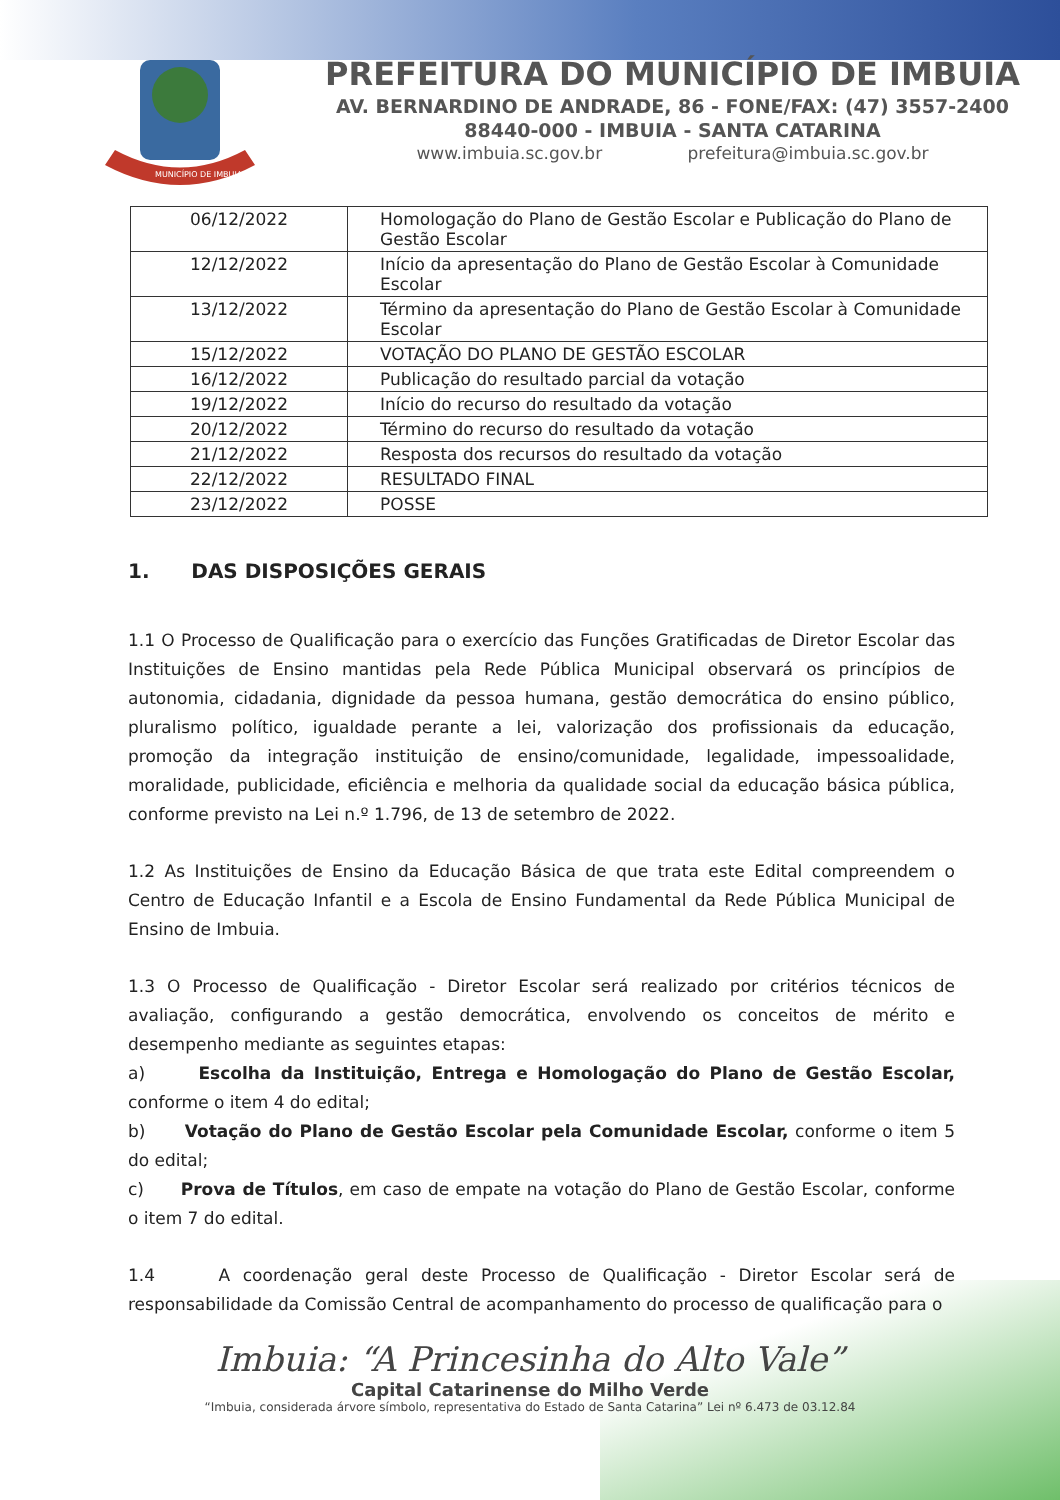MUNICÍPIO DE IMBUIA
PREFEITURA DO MUNICÍPIO DE IMBUIA
AV. BERNARDINO DE ANDRADE, 86 - FONE/FAX: (47) 3557-2400
88440-000 - IMBUIA - SANTA CATARINA
www.imbuia.sc.gov.br prefeitura@imbuia.sc.gov.br
| 06/12/2022 | Homologação do Plano de Gestão Escolar e Publicação do Plano de Gestão Escolar |
| 12/12/2022 | Início da apresentação do Plano de Gestão Escolar à Comunidade Escolar |
| 13/12/2022 | Término da apresentação do Plano de Gestão Escolar à Comunidade Escolar |
| 15/12/2022 | VOTAÇÃO DO PLANO DE GESTÃO ESCOLAR |
| 16/12/2022 | Publicação do resultado parcial da votação |
| 19/12/2022 | Início do recurso do resultado da votação |
| 20/12/2022 | Término do recurso do resultado da votação |
| 21/12/2022 | Resposta dos recursos do resultado da votação |
| 22/12/2022 | RESULTADO FINAL |
| 23/12/2022 | POSSE |
1. DAS DISPOSIÇÕES GERAIS
1.1 O Processo de Qualificação para o exercício das Funções Gratificadas de Diretor Escolar das Instituições de Ensino mantidas pela Rede Pública Municipal observará os princípios de autonomia, cidadania, dignidade da pessoa humana, gestão democrática do ensino público, pluralismo político, igualdade perante a lei, valorização dos profissionais da educação, promoção da integração instituição de ensino/comunidade, legalidade, impessoalidade, moralidade, publicidade, eficiência e melhoria da qualidade social da educação básica pública, conforme previsto na Lei n.º 1.796, de 13 de setembro de 2022.
1.2 As Instituições de Ensino da Educação Básica de que trata este Edital compreendem o Centro de Educação Infantil e a Escola de Ensino Fundamental da Rede Pública Municipal de Ensino de Imbuia.
1.3 O Processo de Qualificação - Diretor Escolar será realizado por critérios técnicos de avaliação, configurando a gestão democrática, envolvendo os conceitos de mérito e desempenho mediante as seguintes etapas:
a) Escolha da Instituição, Entrega e Homologação do Plano de Gestão Escolar, conforme o item 4 do edital;
b) Votação do Plano de Gestão Escolar pela Comunidade Escolar, conforme o item 5 do edital;
c) Prova de Títulos, em caso de empate na votação do Plano de Gestão Escolar, conforme o item 7 do edital.
1.4 A coordenação geral deste Processo de Qualificação - Diretor Escolar será de responsabilidade da Comissão Central de acompanhamento do processo de qualificação para o
Imbuia: “A Princesinha do Alto Vale”
Capital Catarinense do Milho Verde
“Imbuia, considerada árvore símbolo, representativa do Estado de Santa Catarina” Lei nº 6.473 de 03.12.84